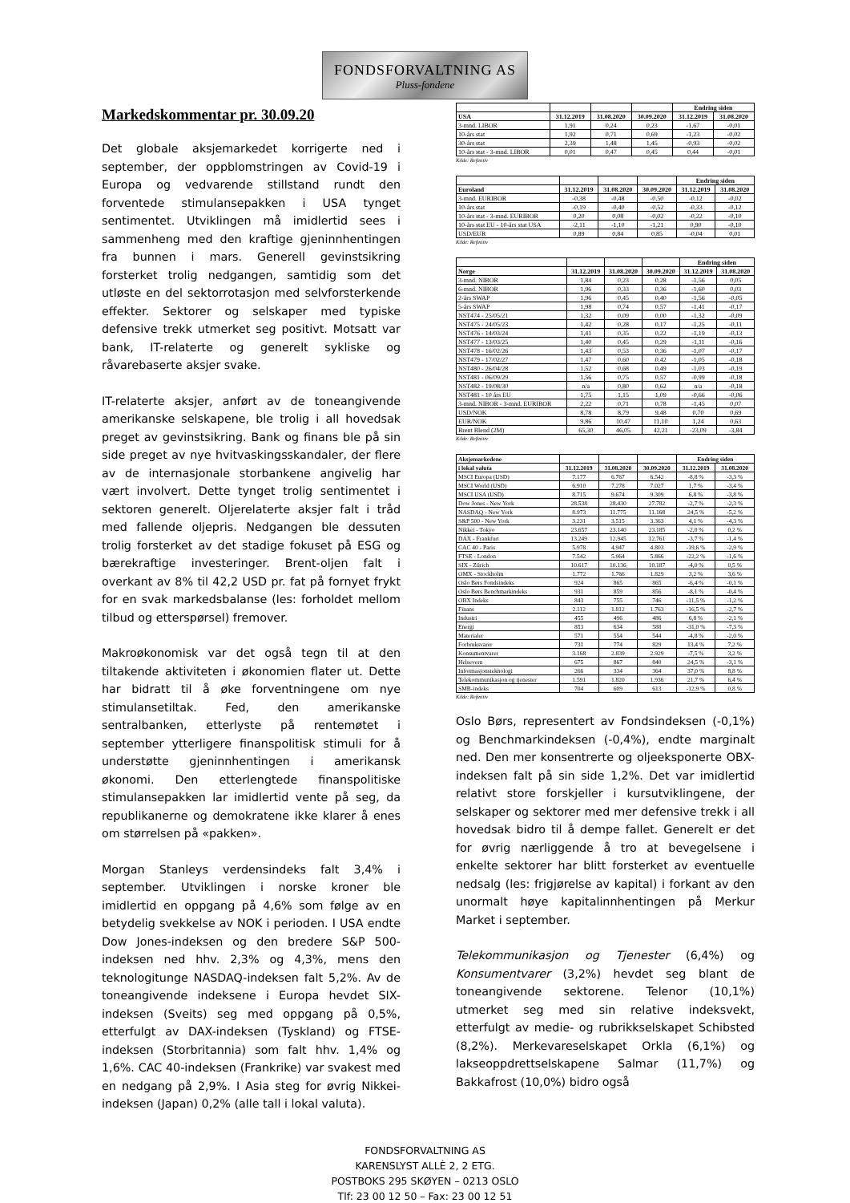FONDSFORVALTNING AS
Pluss-fondene
Markedskommentar pr. 30.09.20
Det globale aksjemarkedet korrigerte ned i september, der oppblomstringen av Covid-19 i Europa og vedvarende stillstand rundt den forventede stimulansepakken i USA tynget sentimentet. Utviklingen må imidlertid sees i sammenheng med den kraftige gjeninnhentingen fra bunnen i mars. Generell gevinstsikring forsterket trolig nedgangen, samtidig som det utløste en del sektorrotasjon med selvforsterkende effekter. Sektorer og selskaper med typiske defensive trekk utmerket seg positivt. Motsatt var bank, IT-relaterte og generelt sykliske og råvarebaserte aksjer svake.
IT-relaterte aksjer, anført av de toneangivende amerikanske selskapene, ble trolig i all hovedsak preget av gevinstsikring. Bank og finans ble på sin side preget av nye hvitvaskingsskandaler, der flere av de internasjonale storbankene angivelig har vært involvert. Dette tynget trolig sentimentet i sektoren generelt. Oljerelaterte aksjer falt i tråd med fallende oljepris. Nedgangen ble dessuten trolig forsterket av det stadige fokuset på ESG og bærekraftige investeringer. Brent-oljen falt i overkant av 8% til 42,2 USD pr. fat på fornyet frykt for en svak markedsbalanse (les: forholdet mellom tilbud og etterspørsel) fremover.
Makroøkonomisk var det også tegn til at den tiltakende aktiviteten i økonomien flater ut. Dette har bidratt til å øke forventningene om nye stimulansetiltak. Fed, den amerikanske sentralbanken, etterlyste på rentemøtet i september ytterligere finanspolitisk stimuli for å understøtte gjeninnhentingen i amerikansk økonomi. Den etterlengtede finanspolitiske stimulansepakken lar imidlertid vente på seg, da republikanerne og demokratene ikke klarer å enes om størrelsen på «pakken».
Morgan Stanleys verdensindeks falt 3,4% i september. Utviklingen i norske kroner ble imidlertid en oppgang på 4,6% som følge av en betydelig svekkelse av NOK i perioden. I USA endte Dow Jones-indeksen og den bredere S&P 500-indeksen ned hhv. 2,3% og 4,3%, mens den teknologitunge NASDAQ-indeksen falt 5,2%. Av de toneangivende indeksene i Europa hevdet SIX-indeksen (Sveits) seg med oppgang på 0,5%, etterfulgt av DAX-indeksen (Tyskland) og FTSE-indeksen (Storbritannia) som falt hhv. 1,4% og 1,6%. CAC 40-indeksen (Frankrike) var svakest med en nedgang på 2,9%. I Asia steg for øvrig Nikkei-indeksen (Japan) 0,2% (alle tall i lokal valuta).
| | | | | Endring siden | |
| --- | --- | --- | --- | --- | --- |
| USA | 31.12.2019 | 31.08.2020 | 30.09.2020 | 31.12.2019 | 31.08.2020 |
| 3-mnd. LIBOR | 1,91 | 0,24 | 0,23 | -1,67 | -0,01 |
| 10-års stat | 1,92 | 0,71 | 0,69 | -1,23 | -0,02 |
| 30-års stat | 2,39 | 1,48 | 1,45 | -0,93 | -0,02 |
| 10-års stat - 3-mnd. LIBOR | 0,01 | 0,47 | 0,45 | 0,44 | -0,01 |
Kilde: Refinitiv
| | | | | Endring siden | |
| --- | --- | --- | --- | --- | --- |
| Euroland | 31.12.2019 | 31.08.2020 | 30.09.2020 | 31.12.2019 | 31.08.2020 |
| 3-mnd. EURIBOR | -0,38 | -0,48 | -0,50 | -0,12 | -0,02 |
| 10-års stat | -0,19 | -0,40 | -0,52 | -0,33 | -0,12 |
| 10-års stat - 3-mnd. EURIBOR | 0,20 | 0,08 | -0,02 | -0,22 | -0,10 |
| 10-års stat EU - 10-års stat USA | -2,11 | -1,10 | -1,21 | 0,90 | -0,10 |
| USD/EUR | 0,89 | 0,84 | 0,85 | -0,04 | 0,01 |
Kilde: Refinitiv
| | | | | Endring siden | |
| --- | --- | --- | --- | --- | --- |
| Norge | 31.12.2019 | 31.08.2020 | 30.09.2020 | 31.12.2019 | 31.08.2020 |
| 3-mnd. NIBOR | 1,84 | 0,23 | 0,28 | -1,56 | 0,05 |
| 6-mnd. NIBOR | 1,96 | 0,33 | 0,36 | -1,60 | 0,03 |
| 2-års SWAP | 1,96 | 0,45 | 0,40 | -1,56 | -0,05 |
| 5-års SWAP | 1,98 | 0,74 | 0,57 | -1,41 | -0,17 |
| NST474 - 25/05/21 | 1,32 | 0,09 | 0,00 | -1,32 | -0,09 |
| NST475 - 24/05/23 | 1,42 | 0,28 | 0,17 | -1,25 | -0,11 |
| NST476 - 14/03/24 | 1,41 | 0,35 | 0,22 | -1,19 | -0,13 |
| NST477 - 13/03/25 | 1,40 | 0,45 | 0,29 | -1,11 | -0,16 |
| NST478 - 16/02/26 | 1,43 | 0,53 | 0,36 | -1,07 | -0,17 |
| NST479 - 17/02/27 | 1,47 | 0,60 | 0,42 | -1,05 | -0,18 |
| NST480 - 26/04/28 | 1,52 | 0,68 | 0,49 | -1,03 | -0,19 |
| NST481 - 06/09/29 | 1,56 | 0,75 | 0,57 | -0,99 | -0,18 |
| NST482 - 19/08/30 | n/a | 0,80 | 0,62 | n/a | -0,18 |
| NST481 - 10 års EU | 1,75 | 1,15 | 1,09 | -0,66 | -0,06 |
| 3-mnd. NIBOR - 3-mnd. EURIBOR | 2,22 | 0,71 | 0,78 | -1,45 | 0,07 |
| USD/NOK | 8,78 | 8,79 | 9,48 | 0,70 | 0,69 |
| EUR/NOK | 9,86 | 10,47 | 11,10 | 1,24 | 0,63 |
| Brent Blend (2M) | 65,30 | 46,05 | 42,21 | -23,09 | -3,84 |
Kilde: Refinitiv
| Aksjemarkedene | | | | Endring siden | |
| --- | --- | --- | --- | --- | --- |
| i lokal valuta | 31.12.2019 | 31.08.2020 | 30.09.2020 | 31.12.2019 | 31.08.2020 |
| MSCI Europa (USD) | 7.177 | 6.767 | 6.542 | -8,8 % | -3,3 % |
| MSCI World (USD) | 6.910 | 7.278 | 7.027 | 1,7 % | -3,4 % |
| MSCI USA (USD) | 8.715 | 9.674 | 9.309 | 6,8 % | -3,8 % |
| Dow Jones - New York | 28.538 | 28.430 | 27.782 | -2,7 % | -2,3 % |
| NASDAQ - New York | 8.973 | 11.775 | 11.168 | 24,5 % | -5,2 % |
| S&P 500 - New York | 3.231 | 3.515 | 3.363 | 4,1 % | -4,3 % |
| Nikkei - Tokyo | 23.657 | 23.140 | 23.185 | -2,0 % | 0,2 % |
| DAX - Frankfurt | 13.249 | 12.945 | 12.761 | -3,7 % | -1,4 % |
| CAC 40 - Paris | 5.978 | 4.947 | 4.803 | -19,6 % | -2,9 % |
| FTSE - London | 7.542 | 5.964 | 5.866 | -22,2 % | -1,6 % |
| SIX - Zürich | 10.617 | 10.136 | 10.187 | -4,0 % | 0,5 % |
| OMX - Stockholm | 1.772 | 1.766 | 1.829 | 3,2 % | 3,6 % |
| Oslo Børs Fondsindeks | 924 | 865 | 865 | -6,4 % | -0,1 % |
| Oslo Børs Benchmarkindeks | 931 | 859 | 856 | -8,1 % | -0,4 % |
| OBX Indeks | 843 | 755 | 746 | -11,5 % | -1,2 % |
| Finans | 2.112 | 1.812 | 1.763 | -16,5 % | -2,7 % |
| Industri | 455 | 496 | 486 | 6,8 % | -2,1 % |
| Energi | 853 | 634 | 588 | -31,0 % | -7,3 % |
| Materialer | 571 | 554 | 544 | -4,8 % | -2,0 % |
| Forbruksvarer | 731 | 774 | 829 | 13,4 % | 7,2 % |
| Konsumentvarer | 3.168 | 2.839 | 2.929 | -7,5 % | 3,2 % |
| Helsevern | 675 | 867 | 840 | 24,5 % | -3,1 % |
| Informasjonsteknologi | 266 | 334 | 364 | 37,0 % | 8,8 % |
| Telekommunikasjon og tjenester | 1.591 | 1.820 | 1.936 | 21,7 % | 6,4 % |
| SMB-indeks | 704 | 609 | 613 | -12,9 % | 0,8 % |
Kilde: Refinitiv
Oslo Børs, representert av Fondsindeksen (-0,1%) og Benchmarkindeksen (-0,4%), endte marginalt ned. Den mer konsentrerte og oljeeksponerte OBX-indeksen falt på sin side 1,2%. Det var imidlertid relativt store forskjeller i kursutviklingene, der selskaper og sektorer med mer defensive trekk i all hovedsak bidro til å dempe fallet. Generelt er det for øvrig nærliggende å tro at bevegelsene i enkelte sektorer har blitt forsterket av eventuelle nedsalg (les: frigjørelse av kapital) i forkant av den unormalt høye kapitalinnhentingen på Merkur Market i september.
Telekommunikasjon og Tjenester (6,4%) og Konsumentvarer (3,2%) hevdet seg blant de toneangivende sektorene. Telenor (10,1%) utmerket seg med sin relative indeksvekt, etterfulgt av medie- og rubrikkselskapet Schibsted (8,2%). Merkevareselskapet Orkla (6,1%) og lakseoppdrettselskapene Salmar (11,7%) og Bakkafrost (10,0%) bidro også
FONDSFORVALTNING AS
KARENSLYST ALLÈ 2, 2 ETG.
POSTBOKS 295 SKØYEN – 0213 OSLO
Tlf: 23 00 12 50 – Fax: 23 00 12 51